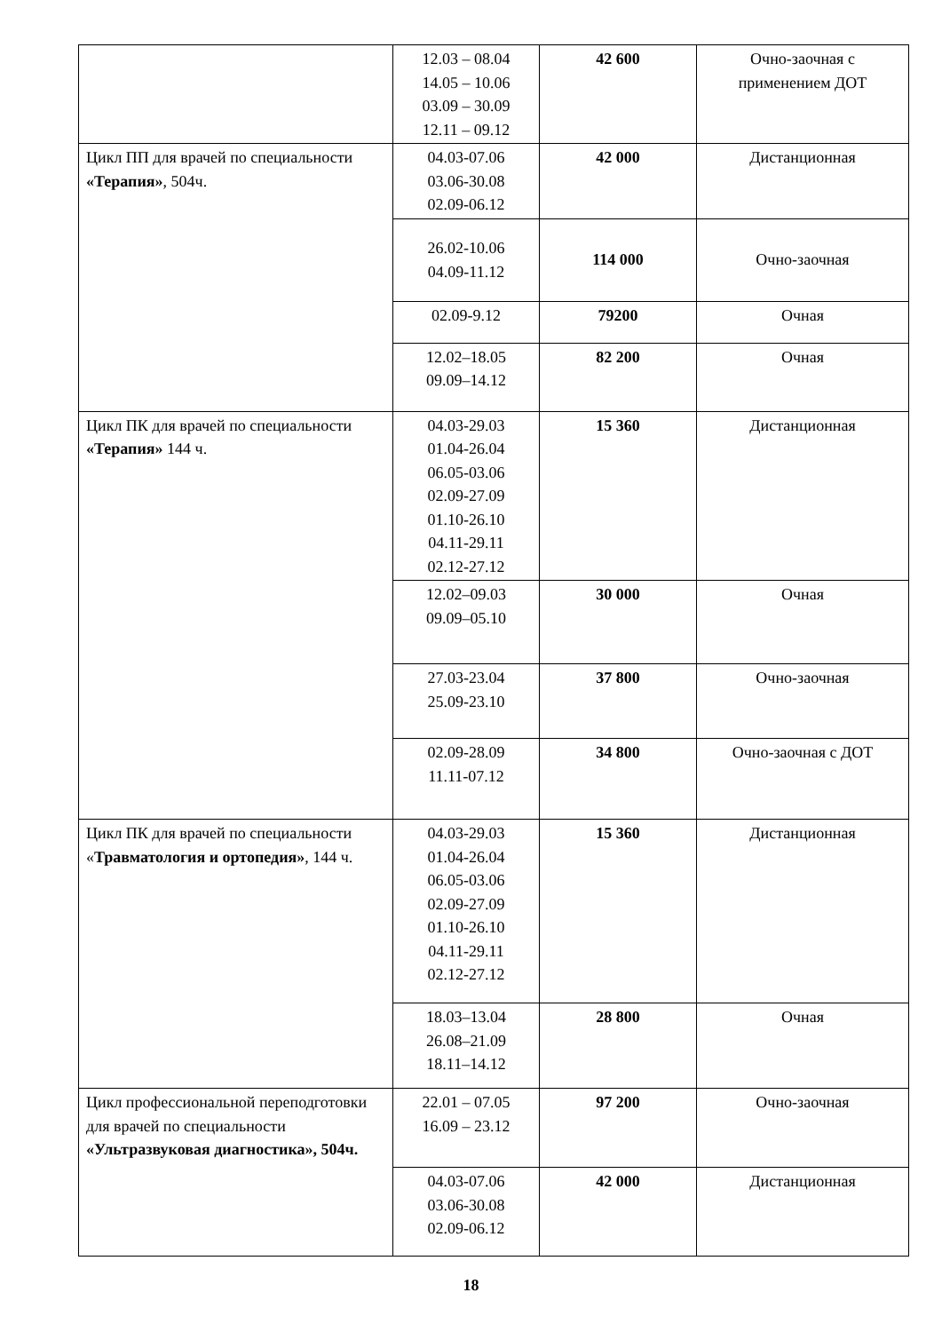| | 12.03 – 08.04 14.05 – 10.06 03.09 – 30.09 12.11 – 09.12 | 42 600 | Очно-заочная с применением ДОТ |
| Цикл ПП для врачей по специальности «Терапия» , 504ч. | 04.03-07.06 03.06-30.08 02.09-06.12 | 42 000 | Дистанционная |
| | 26.02-10.06 04.09-11.12 | 114 000 | Очно-заочная |
| | 02.09-9.12 | 79200 | Очная |
| | 12.02–18.05 09.09–14.12 | 82 200 | Очная |
| Цикл ПК для врачей по специальности «Терапия» 144 ч. | 04.03-29.03 01.04-26.04 06.05-03.06 02.09-27.09 01.10-26.10 04.11-29.11 02.12-27.12 | 15 360 | Дистанционная |
| | 12.02–09.03 09.09–05.10 | 30 000 | Очная |
| | 27.03-23.04 25.09-23.10 | 37 800 | Очно-заочная |
| | 02.09-28.09 11.11-07.12 | 34 800 | Очно-заочная с ДОТ |
| Цикл ПК для врачей по специальности « Травматология и ортопедия» , 144 ч. | 04.03-29.03 01.04-26.04 06.05-03.06 02.09-27.09 01.10-26.10 04.11-29.11 02.12-27.12 | 15 360 | Дистанционная |
| | 18.03–13.04 26.08–21.09 18.11–14.12 | 28 800 | Очная |
| Цикл профессиональной переподготовки для врачей по специальности «Ультразвуковая диагностика», 504ч. | 22.01 – 07.05 16.09 – 23.12 | 97 200 | Очно-заочная |
| | 04.03-07.06 03.06-30.08 02.09-06.12 | 42 000 | Дистанционная |
18